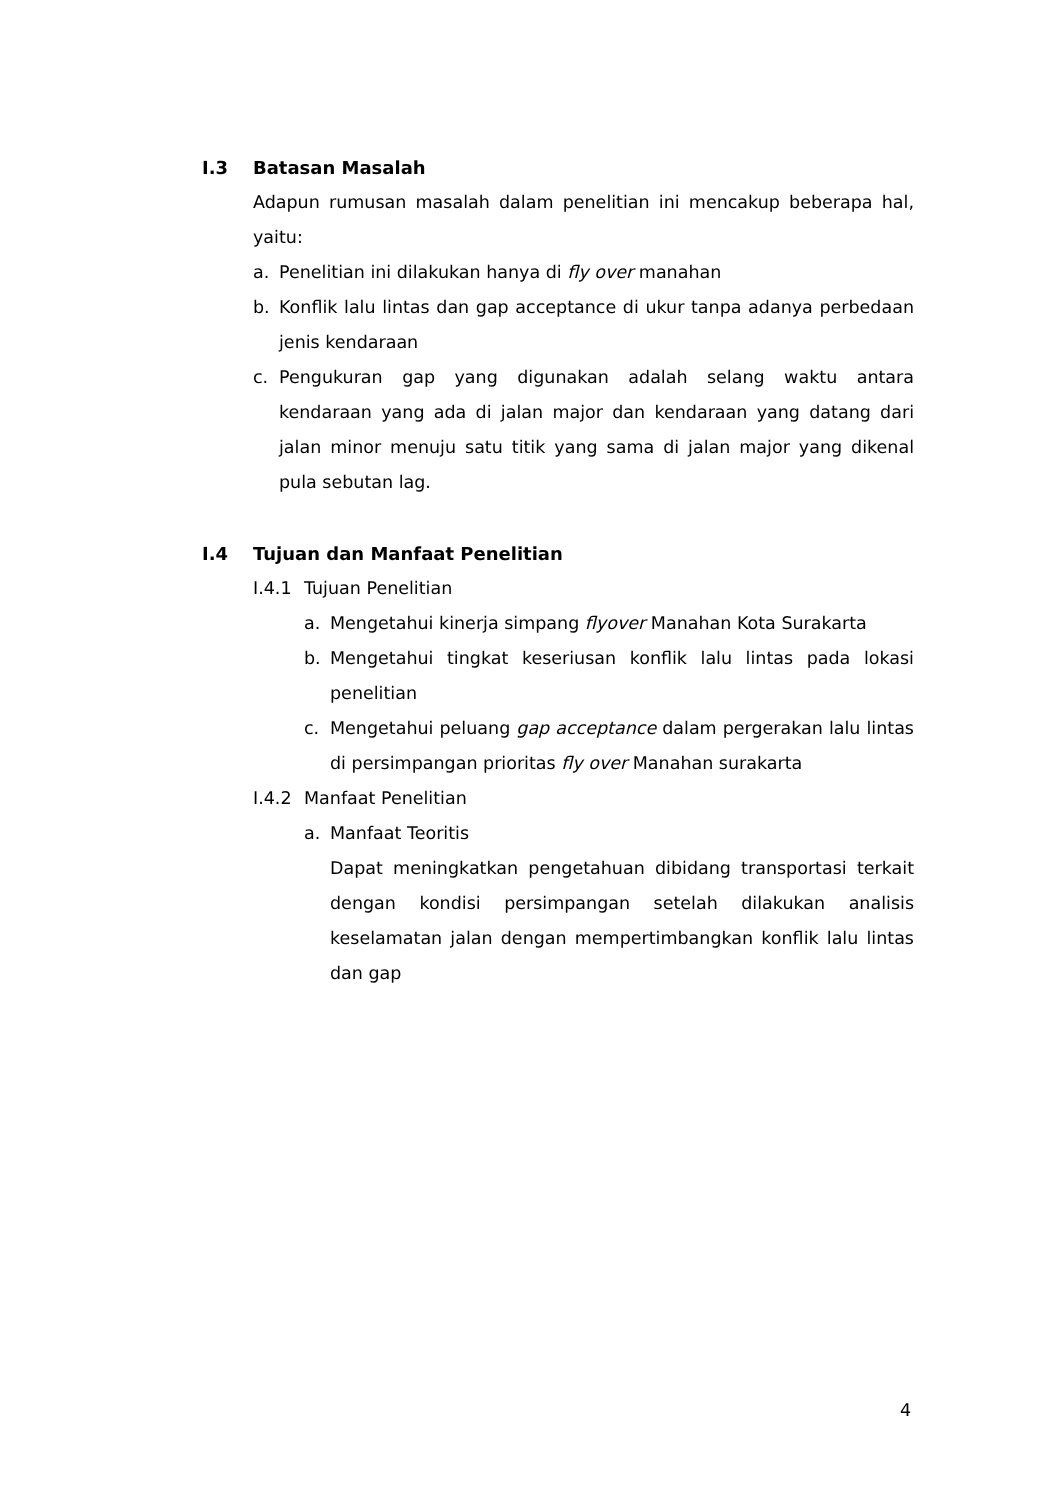I.3 Batasan Masalah
Adapun rumusan masalah dalam penelitian ini mencakup beberapa hal, yaitu:
a. Penelitian ini dilakukan hanya di fly over manahan
b. Konflik lalu lintas dan gap acceptance di ukur tanpa adanya perbedaan jenis kendaraan
c. Pengukuran gap yang digunakan adalah selang waktu antara kendaraan yang ada di jalan major dan kendaraan yang datang dari jalan minor menuju satu titik yang sama di jalan major yang dikenal pula sebutan lag.
I.4 Tujuan dan Manfaat Penelitian
I.4.1 Tujuan Penelitian
a. Mengetahui kinerja simpang flyover Manahan Kota Surakarta
b. Mengetahui tingkat keseriusan konflik lalu lintas pada lokasi penelitian
c. Mengetahui peluang gap acceptance dalam pergerakan lalu lintas di persimpangan prioritas fly over Manahan surakarta
I.4.2 Manfaat Penelitian
a. Manfaat Teoritis
Dapat meningkatkan pengetahuan dibidang transportasi terkait dengan kondisi persimpangan setelah dilakukan analisis keselamatan jalan dengan mempertimbangkan konflik lalu lintas dan gap
4